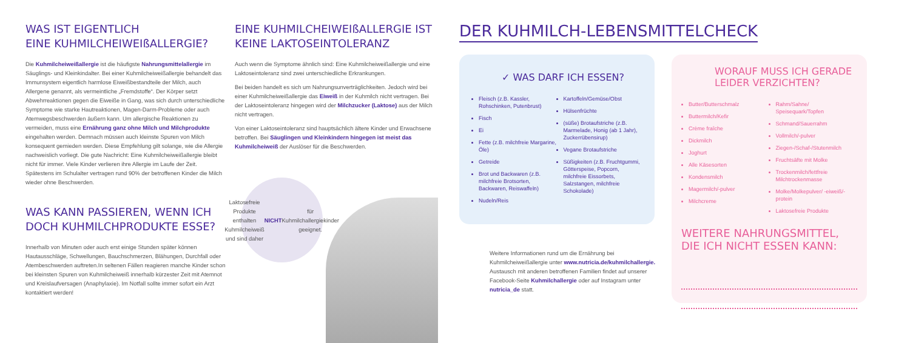WAS IST EIGENTLICH
EINE KUHMILCHEIWEIßALLERGIE?
Die Kuhmilcheiweißallergie ist die häufigste Nahrungsmittelallergie im Säuglings- und Kleinkindalter. Bei einer Kuhmilcheiweißallergie behandelt das Immunsystem eigentlich harmlose Eiweißbestandteile der Milch, auch Allergene genannt, als vermeintliche „Fremdstoffe“. Der Körper setzt Abwehrreaktionen gegen die Eiweiße in Gang, was sich durch unterschiedliche Symptome wie starke Hautreaktionen, Magen-Darm-Probleme oder auch Atemwegsbeschwerden äußern kann. Um allergische Reaktionen zu vermeiden, muss eine Ernährung ganz ohne Milch und Milchprodukte eingehalten werden. Demnach müssen auch kleinste Spuren von Milch konsequent gemieden werden. Diese Empfehlung gilt solange, wie die Allergie nachweislich vorliegt. Die gute Nachricht: Eine Kuhmilcheiweißallergie bleibt nicht für immer. Viele Kinder verlieren ihre Allergie im Laufe der Zeit. Spätestens im Schulalter vertragen rund 90% der betroffenen Kinder die Milch wieder ohne Beschwerden.
WAS KANN PASSIEREN, WENN ICH
DOCH KUHMILCHPRODUKTE ESSE?
Innerhalb von Minuten oder auch erst einige Stunden später können Hautausschläge, Schwellungen, Bauchschmerzen, Blähungen, Durchfall oder Atembeschwerden auftreten.In seltenen Fällen reagieren manche Kinder schon bei kleinsten Spuren von Kuhmilcheiweiß innerhalb kürzester Zeit mit Atemnot und Kreislaufversagen (Anaphylaxie). Im Notfall sollte immer sofort ein Arzt kontaktiert werden!
EINE KUHMILCHEIWEIßALLERGIE IST
KEINE LAKTOSEINTOLERANZ
Auch wenn die Symptome ähnlich sind: Eine Kuhmilcheiweißallergie und eine Laktoseintoleranz sind zwei unterschiedliche Erkrankungen.
Bei beiden handelt es sich um Nahrungsunverträglichkeiten. Jedoch wird bei einer Kuhmilcheiweißallergie das Eiweiß in der Kuhmilch nicht vertragen. Bei der Laktoseintoleranz hingegen wird der Milchzucker (Laktose) aus der Milch nicht vertragen.
Von einer Laktoseintoleranz sind hauptsächlich ältere Kinder und Erwachsene betroffen. Bei Säuglingen und Kleinkindern hingegen ist meist das Kuhmilcheiweiß der Auslöser für die Beschwerden.
Laktosefreie Produkte enthalten Kuhmilcheiweiß und sind daher NICHT für Kuhmilchallergiekinder geeignet.
DER KUHMILCH-LEBENSMITTELCHECK
✓ WAS DARF ICH ESSEN?
Fleisch (z.B. Kassler, Rohschinken, Putenbrust)
Fisch
Ei
Fette (z.B. milchfreie Margarine, Öle)
Getreide
Brot und Backwaren (z.B. milchfreie Brotsorten, Backwaren, Reiswaffeln)
Nudeln/Reis
Kartoffeln/Gemüse/Obst
Hülsenfrüchte
(süße) Brotaufstriche (z.B. Marmelade, Honig (ab 1 Jahr), Zuckerrübensirup)
Vegane Brotaufstriche
Süßigkeiten (z.B. Fruchtgummi, Götterspeise, Popcorn, milchfreie Eissorbets, Salzstangen, milchfreie Schokolade)
Weitere Informationen rund um die Ernährung bei Kuhmilcheiweißallergie unter www.nutricia.de/kuhmilchallergie. Austausch mit anderen betroffenen Familien findet auf unserer Facebook-Seite Kuhmilchallergie oder auf Instagram unter nutricia_de statt.
WORAUF MUSS ICH GERADE LEIDER VERZICHTEN?
Butter/Butterschmalz
Buttermilch/Kefir
Crème fraîche
Dickmilch
Joghurt
Alle Käsesorten
Kondensmilch
Magermilch/-pulver
Milchcreme
Rahm/Sahne/ Speisequark/Topfen
Schmand/Sauerrahm
Vollmilch/-pulver
Ziegen-/Schaf-/Stutenmilch
Fruchtsäfte mit Molke
Trockenmilch/fettfreie Milchtrockenmasse
Molke/Molkepulver/ -eiweiß/-protein
Laktosefreie Produkte
WEITERE NAHRUNGSMITTEL,
DIE ICH NICHT ESSEN KANN: